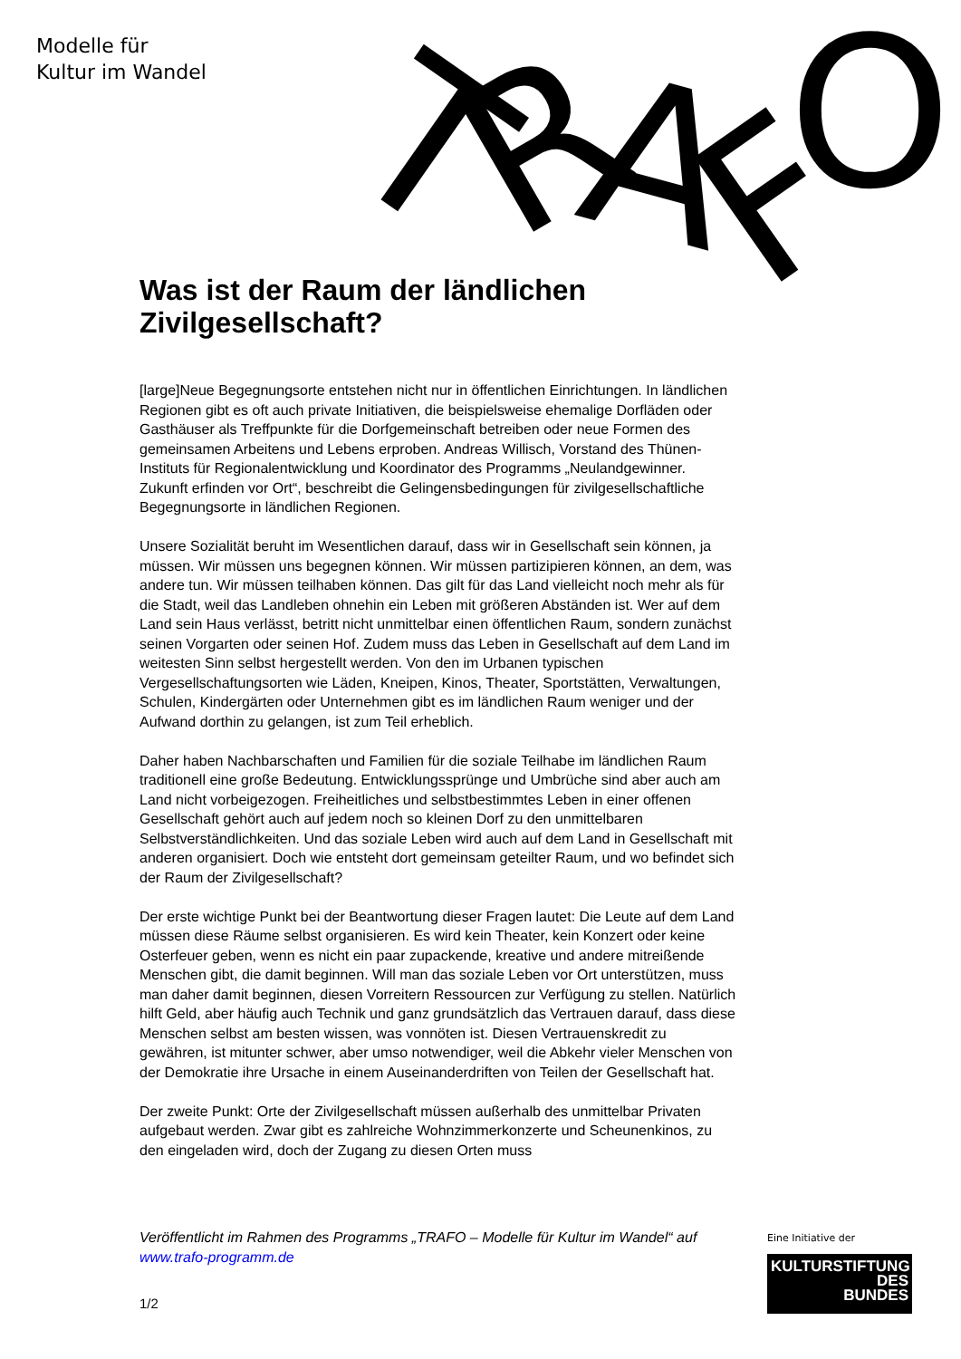Modelle für
Kultur im Wandel
T
R
A
F
O
Was ist der Raum der ländlichen Zivilgesellschaft?
[large]Neue Begegnungsorte entstehen nicht nur in öffentlichen Einrichtungen. In ländlichen Regionen gibt es oft auch private Initiativen, die beispielsweise ehemalige Dorfläden oder Gasthäuser als Treffpunkte für die Dorfgemeinschaft betreiben oder neue Formen des gemeinsamen Arbeitens und Lebens erproben. Andreas Willisch, Vorstand des Thünen-Instituts für Regionalentwicklung und Koordinator des Programms „Neulandgewinner. Zukunft erfinden vor Ort“, beschreibt die Gelingensbedingungen für zivilgesellschaftliche Begegnungsorte in ländlichen Regionen.
Unsere Sozialität beruht im Wesentlichen darauf, dass wir in Gesellschaft sein können, ja müssen. Wir müssen uns begegnen können. Wir müssen partizipieren können, an dem, was andere tun. Wir müssen teilhaben können. Das gilt für das Land vielleicht noch mehr als für die Stadt, weil das Landleben ohnehin ein Leben mit größeren Abständen ist. Wer auf dem Land sein Haus verlässt, betritt nicht unmittelbar einen öffentlichen Raum, sondern zunächst seinen Vorgarten oder seinen Hof. Zudem muss das Leben in Gesellschaft auf dem Land im weitesten Sinn selbst hergestellt werden. Von den im Urbanen typischen Vergesellschaftungsorten wie Läden, Kneipen, Kinos, Theater, Sportstätten, Verwaltungen, Schulen, Kindergärten oder Unternehmen gibt es im ländlichen Raum weniger und der Aufwand dorthin zu gelangen, ist zum Teil erheblich.
Daher haben Nachbarschaften und Familien für die soziale Teilhabe im ländlichen Raum traditionell eine große Bedeutung. Entwicklungssprünge und Umbrüche sind aber auch am Land nicht vorbeigezogen. Freiheitliches und selbstbestimmtes Leben in einer offenen Gesellschaft gehört auch auf jedem noch so kleinen Dorf zu den unmittelbaren Selbstverständlichkeiten. Und das soziale Leben wird auch auf dem Land in Gesellschaft mit anderen organisiert. Doch wie entsteht dort gemeinsam geteilter Raum, und wo befindet sich der Raum der Zivilgesellschaft?
Der erste wichtige Punkt bei der Beantwortung dieser Fragen lautet: Die Leute auf dem Land müssen diese Räume selbst organisieren. Es wird kein Theater, kein Konzert oder keine Osterfeuer geben, wenn es nicht ein paar zupackende, kreative und andere mitreißende Menschen gibt, die damit beginnen. Will man das soziale Leben vor Ort unterstützen, muss man daher damit beginnen, diesen Vorreitern Ressourcen zur Verfügung zu stellen. Natürlich hilft Geld, aber häufig auch Technik und ganz grundsätzlich das Vertrauen darauf, dass diese Menschen selbst am besten wissen, was vonnöten ist. Diesen Vertrauenskredit zu gewähren, ist mitunter schwer, aber umso notwendiger, weil die Abkehr vieler Menschen von der Demokratie ihre Ursache in einem Auseinanderdriften von Teilen der Gesellschaft hat.
Der zweite Punkt: Orte der Zivilgesellschaft müssen außerhalb des unmittelbar Privaten aufgebaut werden. Zwar gibt es zahlreiche Wohnzimmerkonzerte und Scheunenkinos, zu den eingeladen wird, doch der Zugang zu diesen Orten muss
Veröffentlicht im Rahmen des Programms „TRAFO – Modelle für Kultur im Wandel“ auf www.trafo-programm.de
1/2
Eine Initiative der
KULTURSTIFTUNG
DES
BUNDES